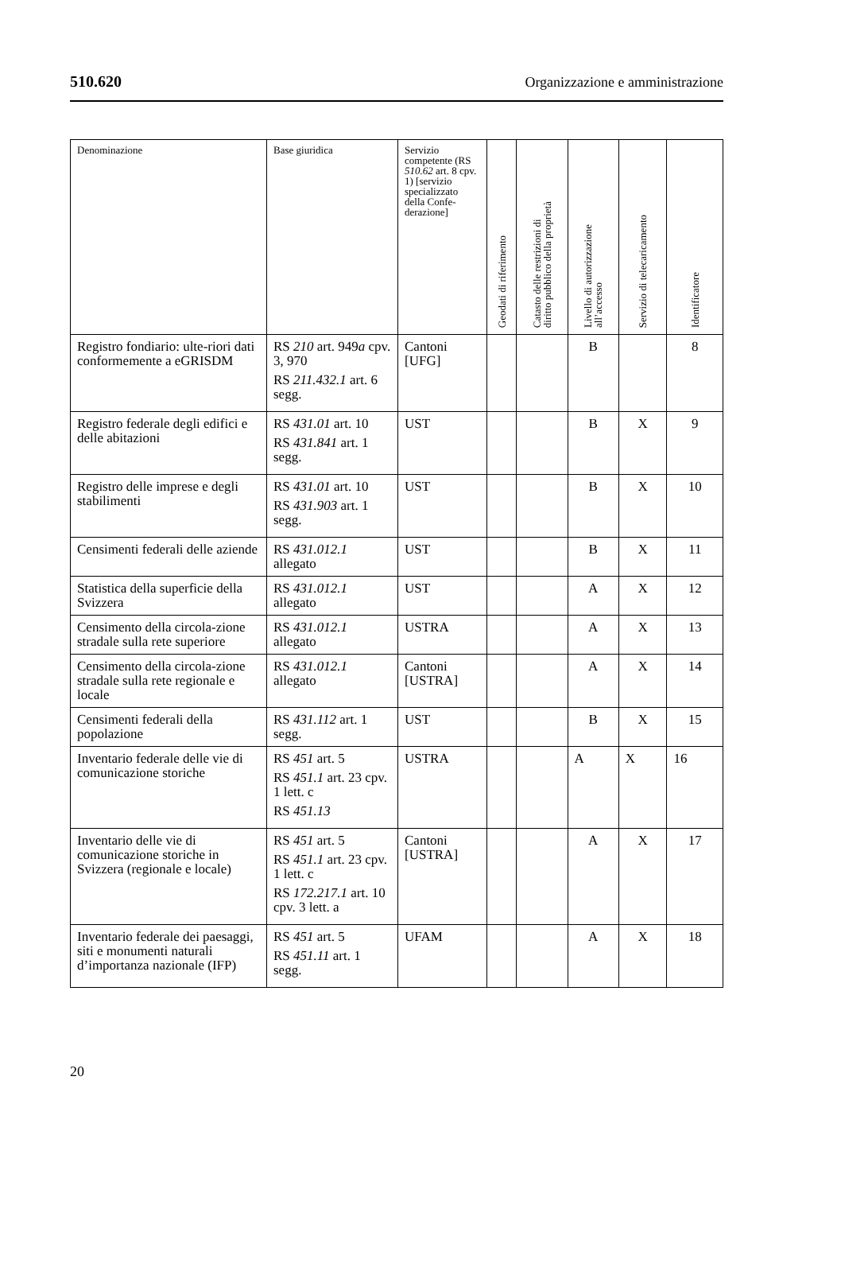510.620 Organizzazione e amministrazione
| Denominazione | Base giuridica | Servizio competente (RS 510.62 art. 8 cpv. 1) [servizio specializzato della Confe-derazione] | Geodati di riferimento | Catasto delle restrizioni di diritto pubblico della proprietà | Livello di autorizzazione all’accesso | Servizio di telecaricamento | Identificatore |
| --- | --- | --- | --- | --- | --- | --- | --- |
| Registro fondiario: ulte-riori dati conformemente a eGRISDM | RS 210 art. 949 a cpv. 3, 970 RS 211.432.1 art. 6 segg. | Cantoni [UFG] | | | B | | 8 |
| Registro federale degli edifici e delle abitazioni | RS 431.01 art. 10 RS 431.841 art. 1 segg. | UST | | | B | X | 9 |
| Registro delle imprese e degli stabilimenti | RS 431.01 art. 10 RS 431.903 art. 1 segg. | UST | | | B | X | 10 |
| Censimenti federali delle aziende | RS 431.012.1 allegato | UST | | | B | X | 11 |
| Statistica della superficie della Svizzera | RS 431.012.1 allegato | UST | | | A | X | 12 |
| Censimento della circola-zione stradale sulla rete superiore | RS 431.012.1 allegato | USTRA | | | A | X | 13 |
| Censimento della circola-zione stradale sulla rete regionale e locale | RS 431.012.1 allegato | Cantoni [USTRA] | | | A | X | 14 |
| Censimenti federali della popolazione | RS 431.112 art. 1 segg. | UST | | | B | X | 15 |
| Inventario federale delle vie di comunicazione storiche | RS 451 art. 5 RS 451.1 art. 23 cpv. 1 lett. c RS 451.13 | USTRA | | | A | X | 16 |
| Inventario delle vie di comunicazione storiche in Svizzera (regionale e locale) | RS 451 art. 5 RS 451.1 art. 23 cpv. 1 lett. c RS 172.217.1 art. 10 cpv. 3 lett. a | Cantoni [USTRA] | | | A | X | 17 |
| Inventario federale dei paesaggi, siti e monumenti naturali d’importanza nazionale (IFP) | RS 451 art. 5 RS 451.11 art. 1 segg. | UFAM | | | A | X | 18 |
20